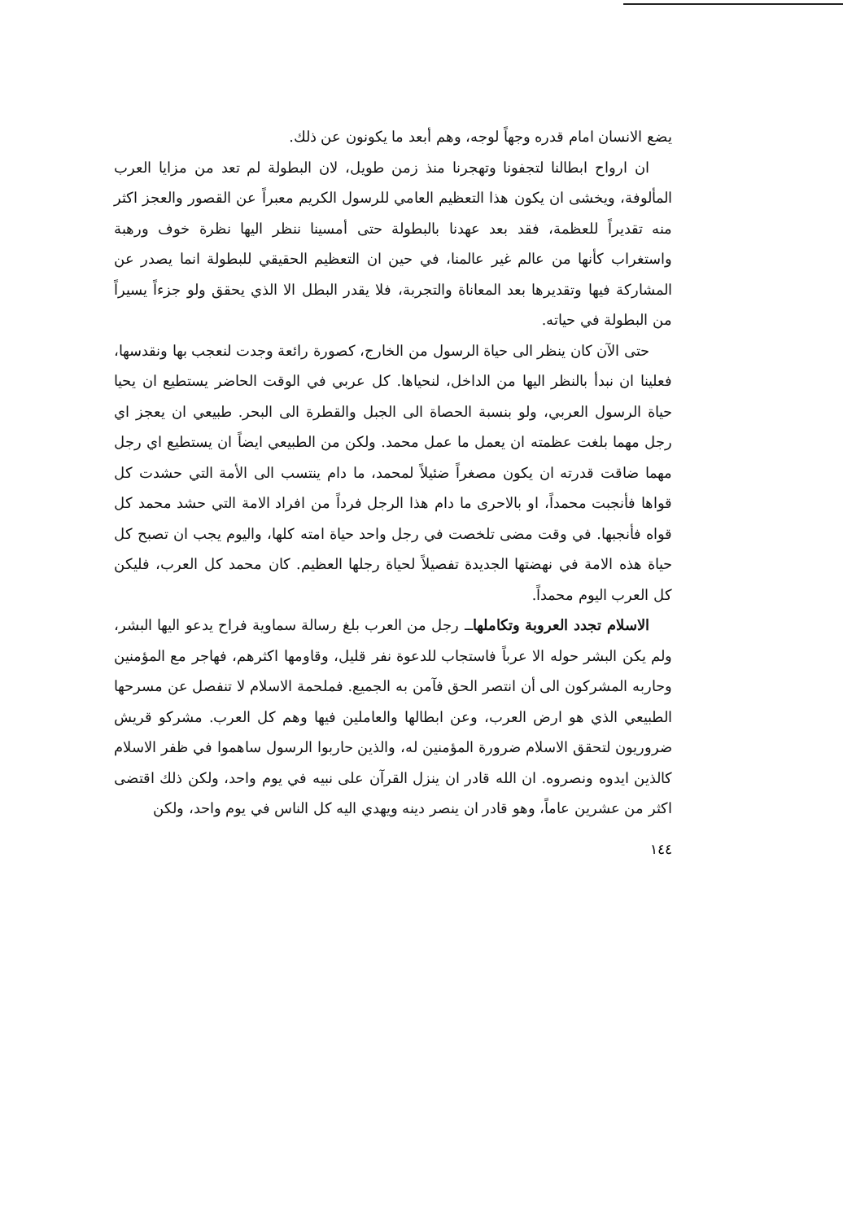يضع الانسان امام قدره وجهاً لوجه، وهم أبعد ما يكونون عن ذلك.
ان ارواح ابطالنا لتجفونا وتهجرنا منذ زمن طويل، لان البطولة لم تعد من مزايا العرب المألوفة، ويخشى ان يكون هذا التعظيم العامي للرسول الكريم معبراً عن القصور والعجز اكثر منه تقديراً للعظمة، فقد بعد عهدنا بالبطولة حتى أمسينا ننظر اليها نظرة خوف ورهبة واستغراب كأنها من عالم غير عالمنا، في حين ان التعظيم الحقيقي للبطولة انما يصدر عن المشاركة فيها وتقديرها بعد المعاناة والتجربة، فلا يقدر البطل الا الذي يحقق ولو جزءاً يسيراً من البطولة في حياته.
حتى الآن كان ينظر الى حياة الرسول من الخارج، كصورة رائعة وجدت لنعجب بها ونقدسها، فعلينا ان نبدأ بالنظر اليها من الداخل، لنحياها. كل عربي في الوقت الحاضر يستطيع ان يحيا حياة الرسول العربي، ولو بنسبة الحصاة الى الجبل والقطرة الى البحر. طبيعي ان يعجز اي رجل مهما بلغت عظمته ان يعمل ما عمل محمد. ولكن من الطبيعي ايضاً ان يستطيع اي رجل مهما ضاقت قدرته ان يكون مصغراً ضئيلاً لمحمد، ما دام ينتسب الى الأمة التي حشدت كل قواها فأنجبت محمداً، او بالاحرى ما دام هذا الرجل فرداً من افراد الامة التي حشد محمد كل قواه فأنجبها. في وقت مضى تلخصت في رجل واحد حياة امته كلها، واليوم يجب ان تصبح كل حياة هذه الامة في نهضتها الجديدة تفصيلاً لحياة رجلها العظيم. كان محمد كل العرب، فليكن كل العرب اليوم محمداً.
الاسلام تجدد العروبة وتكاملهاــ رجل من العرب بلغ رسالة سماوية فراح يدعو اليها البشر، ولم يكن البشر حوله الا عرباً فاستجاب للدعوة نفر قليل، وقاومها اكثرهم، فهاجر مع المؤمنين وحاربه المشركون الى أن انتصر الحق فآمن به الجميع. فملحمة الاسلام لا تنفصل عن مسرحها الطبيعي الذي هو ارض العرب، وعن ابطالها والعاملين فيها وهم كل العرب. مشركو قريش ضروريون لتحقق الاسلام ضرورة المؤمنين له، والذين حاربوا الرسول ساهموا في ظفر الاسلام كالذين ايدوه ونصروه. ان الله قادر ان ينزل القرآن على نبيه في يوم واحد، ولكن ذلك اقتضى اكثر من عشرين عاماً، وهو قادر ان ينصر دينه ويهدي اليه كل الناس في يوم واحد، ولكن
١٤٤